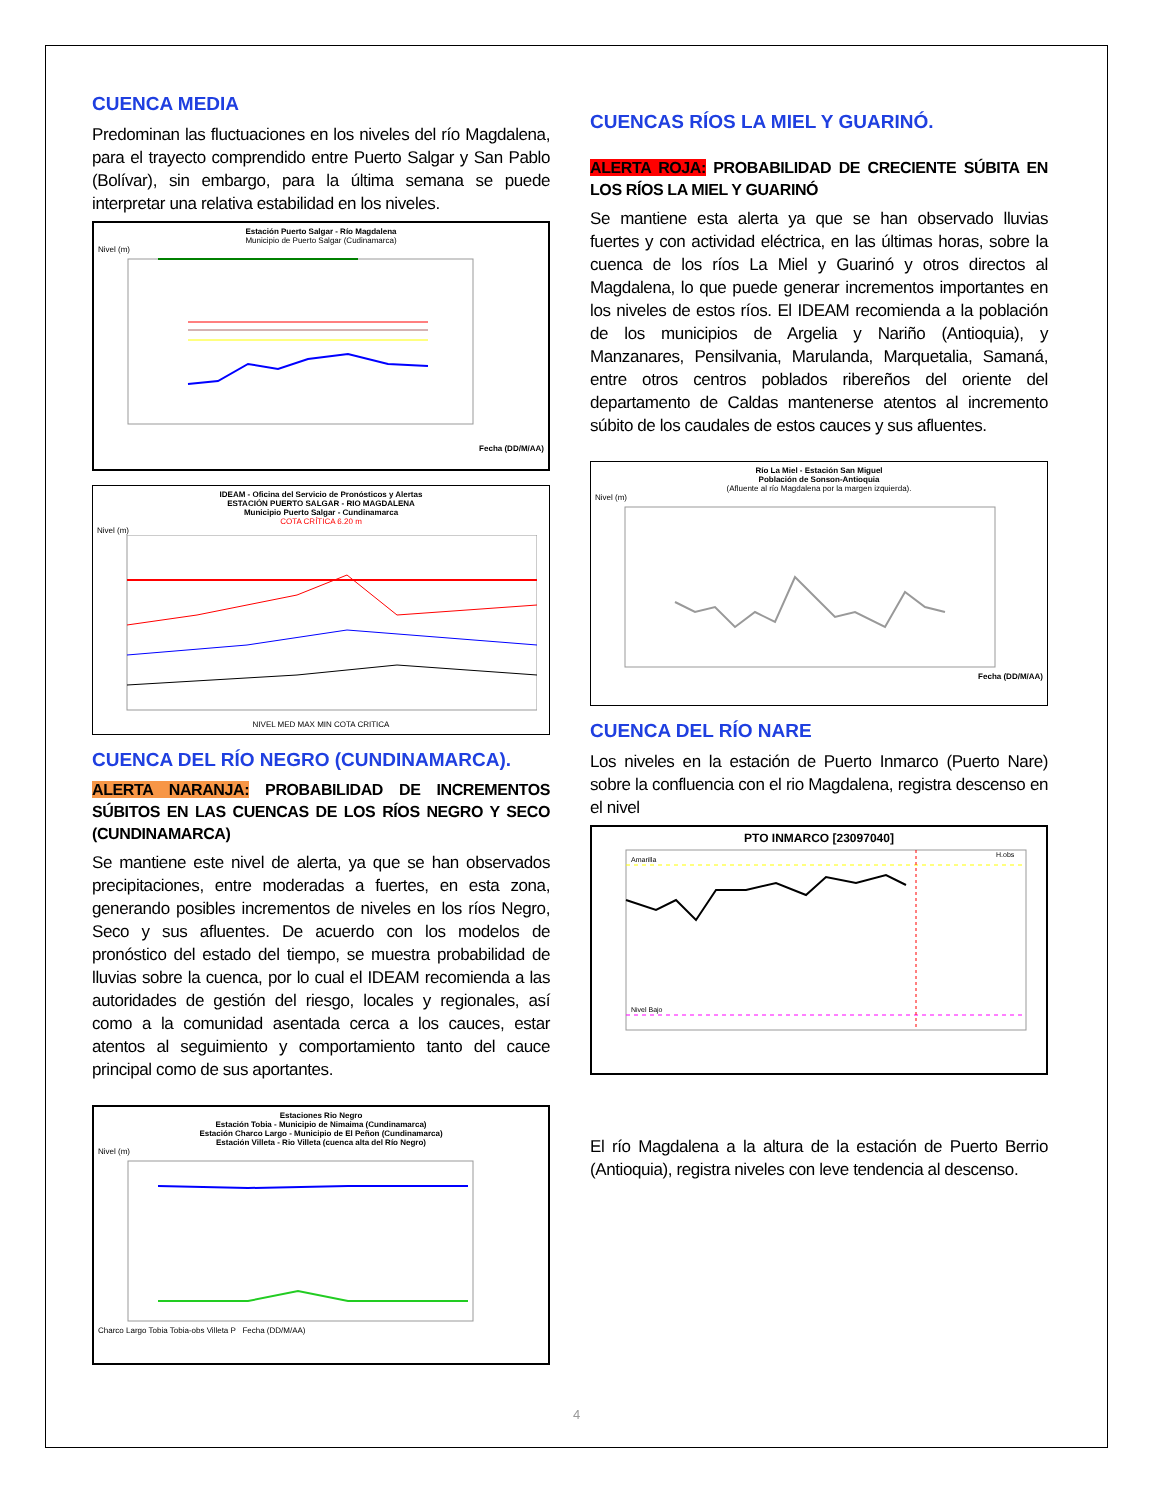CUENCA MEDIA
Predominan las fluctuaciones en los niveles del río Magdalena, para el trayecto comprendido entre Puerto Salgar y San Pablo (Bolívar), sin embargo, para la última semana se puede interpretar una relativa estabilidad en los niveles.
Estación Puerto Salgar - Río Magdalena
Municipio de Puerto Salgar (Cudinamarca)
Nivel (m)
Fecha (DD/M/AA)
IDEAM - Oficina del Servicio de Pronósticos y Alertas
ESTACIÓN PUERTO SALGAR - RIO MAGDALENA
Municipio Puerto Salgar - Cundinamarca
COTA CRÍTICA 6.20 m
Nivel (m)
NIVEL MED MAX MIN COTA CRITICA
CUENCA DEL RÍO NEGRO (CUNDINAMARCA).
ALERTA NARANJA: PROBABILIDAD DE INCREMENTOS SÚBITOS EN LAS CUENCAS DE LOS RÍOS NEGRO Y SECO (CUNDINAMARCA)
Se mantiene este nivel de alerta, ya que se han observados precipitaciones, entre moderadas a fuertes, en esta zona, generando posibles incrementos de niveles en los ríos Negro, Seco y sus afluentes. De acuerdo con los modelos de pronóstico del estado del tiempo, se muestra probabilidad de lluvias sobre la cuenca, por lo cual el IDEAM recomienda a las autoridades de gestión del riesgo, locales y regionales, así como a la comunidad asentada cerca a los cauces, estar atentos al seguimiento y comportamiento tanto del cauce principal como de sus aportantes.
Estaciones Rio Negro
Estación Tobia - Municipio de Nimaima (Cundinamarca)
Estación Charco Largo - Municipio de El Peñon (Cundinamarca)
Estación Villeta - Rio Villeta (cuenca alta del Río Negro)
Nivel (m)
Charco Largo Tobia Tobia-obs Villeta P Fecha (DD/M/AA)
CUENCAS RÍOS LA MIEL Y GUARINÓ.
ALERTA ROJA: PROBABILIDAD DE CRECIENTE SÚBITA EN LOS RÍOS LA MIEL Y GUARINÓ
Se mantiene esta alerta ya que se han observado lluvias fuertes y con actividad eléctrica, en las últimas horas, sobre la cuenca de los ríos La Miel y Guarinó y otros directos al Magdalena, lo que puede generar incrementos importantes en los niveles de estos ríos. El IDEAM recomienda a la población de los municipios de Argelia y Nariño (Antioquia), y Manzanares, Pensilvania, Marulanda, Marquetalia, Samaná, entre otros centros poblados ribereños del oriente del departamento de Caldas mantenerse atentos al incremento súbito de los caudales de estos cauces y sus afluentes.
Río La Miel - Estación San Miguel
Población de Sonson-Antioquia
(Afluente al río Magdalena por la margen izquierda).
Nivel (m)
Fecha (DD/M/AA)
CUENCA DEL RÍO NARE
Los niveles en la estación de Puerto Inmarco (Puerto Nare) sobre la confluencia con el rio Magdalena, registra descenso en el nivel
PTO INMARCO [23097040]
Amarilla
Nivel Bajo
H.obs
El río Magdalena a la altura de la estación de Puerto Berrio (Antioquia), registra niveles con leve tendencia al descenso.
4